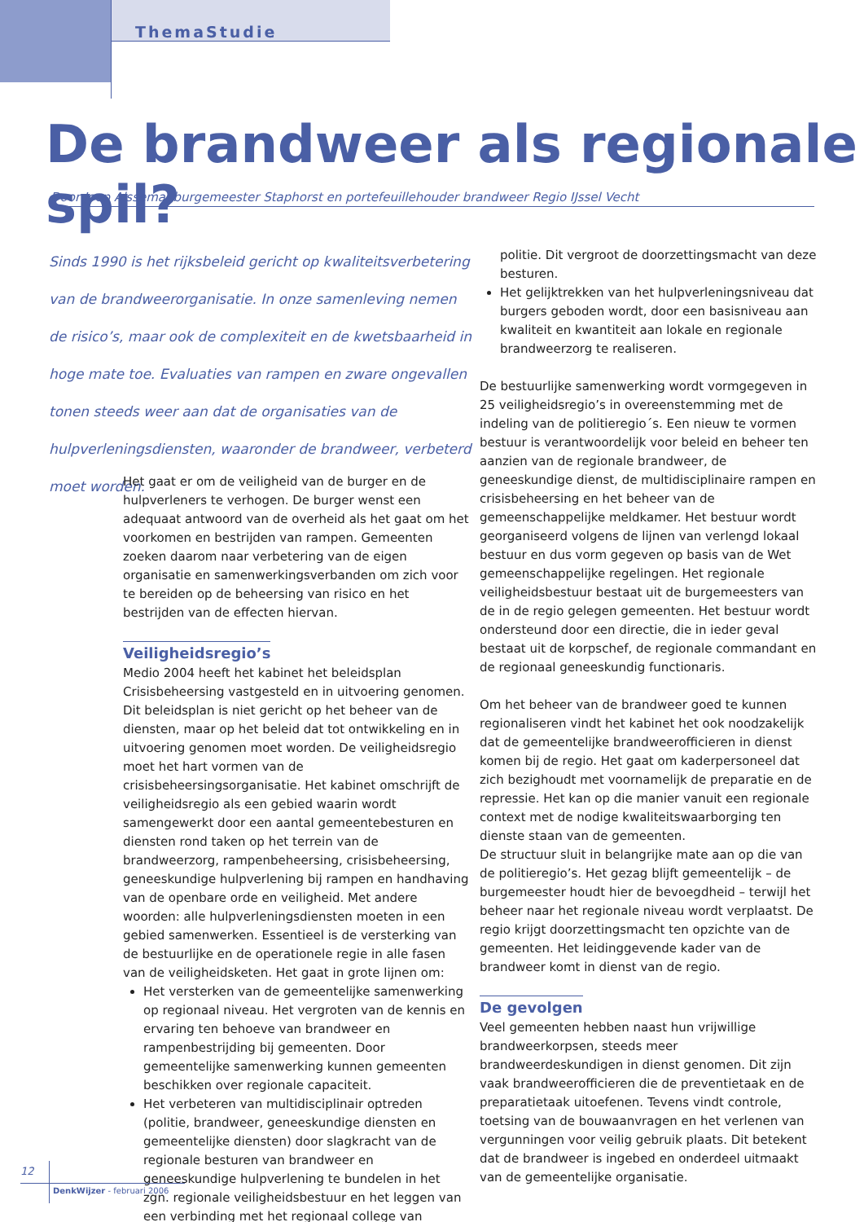ThemaStudie
De brandweer als regionale spil?
Door Joop Alssema, burgemeester Staphorst en portefeuillehouder brandweer Regio IJssel Vecht
Sinds 1990 is het rijksbeleid gericht op kwaliteitsverbetering van de brandweerorganisatie. In onze samenleving nemen de risico’s, maar ook de complexiteit en de kwetsbaarheid in hoge mate toe. Evaluaties van rampen en zware ongevallen tonen steeds weer aan dat de organisaties van de hulpverleningsdiensten, waaronder de brandweer, verbeterd moet worden.
Het gaat er om de veiligheid van de burger en de hulpverleners te verhogen. De burger wenst een adequaat antwoord van de overheid als het gaat om het voorkomen en bestrijden van rampen. Gemeenten zoeken daarom naar verbetering van de eigen organisatie en samenwerkingsverbanden om zich voor te bereiden op de beheersing van risico en het bestrijden van de effecten hiervan.
Veiligheidsregio’s
Medio 2004 heeft het kabinet het beleidsplan Crisisbeheersing vastgesteld en in uitvoering genomen. Dit beleidsplan is niet gericht op het beheer van de diensten, maar op het beleid dat tot ontwikkeling en in uitvoering genomen moet worden. De veiligheidsregio moet het hart vormen van de crisisbeheersingsorganisatie. Het kabinet omschrijft de veiligheidsregio als een gebied waarin wordt samengewerkt door een aantal gemeentebesturen en diensten rond taken op het terrein van de brandweerzorg, rampenbeheersing, crisisbeheersing, geneeskundige hulpverlening bij rampen en handhaving van de openbare orde en veiligheid. Met andere woorden: alle hulpverleningsdiensten moeten in een gebied samenwerken. Essentieel is de versterking van de bestuurlijke en de operationele regie in alle fasen van de veiligheidsketen. Het gaat in grote lijnen om:
Het versterken van de gemeentelijke samenwerking op regionaal niveau. Het vergroten van de kennis en ervaring ten behoeve van brandweer en rampenbestrijding bij gemeenten. Door gemeentelijke samenwerking kunnen gemeenten beschikken over regionale capaciteit.
Het verbeteren van multidisciplinair optreden (politie, brandweer, geneeskundige diensten en gemeentelijke diensten) door slagkracht van de regionale besturen van brandweer en geneeskundige hulpverlening te bundelen in het zgn. regionale veiligheidsbestuur en het leggen van een verbinding met het regionaal college van
politie. Dit vergroot de doorzettingsmacht van deze besturen.
Het gelijktrekken van het hulpverleningsniveau dat burgers geboden wordt, door een basisniveau aan kwaliteit en kwantiteit aan lokale en regionale brandweerzorg te realiseren.
De bestuurlijke samenwerking wordt vormgegeven in 25 veiligheidsregio’s in overeenstemming met de indeling van de politieregio´s. Een nieuw te vormen bestuur is verantwoordelijk voor beleid en beheer ten aanzien van de regionale brandweer, de geneeskundige dienst, de multidisciplinaire rampen en crisisbeheersing en het beheer van de gemeenschappelijke meldkamer. Het bestuur wordt georganiseerd volgens de lijnen van verlengd lokaal bestuur en dus vorm gegeven op basis van de Wet gemeenschappelijke regelingen. Het regionale veiligheidsbestuur bestaat uit de burgemeesters van de in de regio gelegen gemeenten. Het bestuur wordt ondersteund door een directie, die in ieder geval bestaat uit de korpschef, de regionale commandant en de regionaal geneeskundig functionaris.
Om het beheer van de brandweer goed te kunnen regionaliseren vindt het kabinet het ook noodzakelijk dat de gemeentelijke brandweerofficieren in dienst komen bij de regio. Het gaat om kaderpersoneel dat zich bezighoudt met voornamelijk de preparatie en de repressie. Het kan op die manier vanuit een regionale context met de nodige kwaliteitswaarborging ten dienste staan van de gemeenten.
De structuur sluit in belangrijke mate aan op die van de politieregio’s. Het gezag blijft gemeentelijk – de burgemeester houdt hier de bevoegdheid – terwijl het beheer naar het regionale niveau wordt verplaatst. De regio krijgt doorzettingsmacht ten opzichte van de gemeenten. Het leidinggevende kader van de brandweer komt in dienst van de regio.
De gevolgen
Veel gemeenten hebben naast hun vrijwillige brandweerkorpsen, steeds meer brandweerdeskundigen in dienst genomen. Dit zijn vaak brandweerofficieren die de preventietaak en de preparatietaak uitoefenen. Tevens vindt controle, toetsing van de bouwaanvragen en het verlenen van vergunningen voor veilig gebruik plaats. Dit betekent dat de brandweer is ingebed en onderdeel uitmaakt van de gemeentelijke organisatie.
12
DenkWijzer - februari 2006